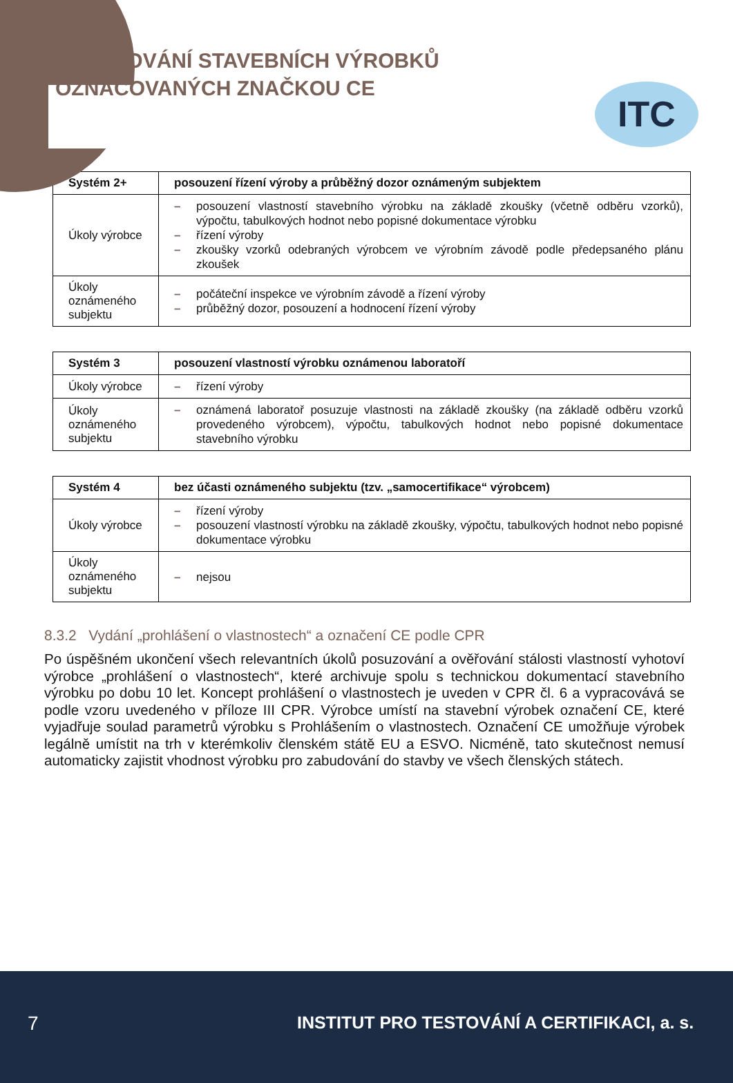POSUZOVÁNÍ STAVEBNÍCH VÝROBKŮ
OZNAČOVANÝCH ZNAČKOU CE
ITC
| Systém 2+ | posouzení řízení výroby a průběžný dozor oznámeným subjektem |
| --- | --- |
| Úkoly výrobce | – posouzení vlastností stavebního výrobku na základě zkoušky (včetně odběru vzorků), výpočtu, tabulkových hodnot nebo popisné dokumentace výrobku – řízení výroby – zkoušky vzorků odebraných výrobcem ve výrobním závodě podle předepsaného plánu zkoušek |
| Úkoly oznámeného subjektu | – počáteční inspekce ve výrobním závodě a řízení výroby – průběžný dozor, posouzení a hodnocení řízení výroby |
| Systém 3 | posouzení vlastností výrobku oznámenou laboratoří |
| --- | --- |
| Úkoly výrobce | – řízení výroby |
| Úkoly oznámeného subjektu | – oznámená laboratoř posuzuje vlastnosti na základě zkoušky (na základě odběru vzorků provedeného výrobcem), výpočtu, tabulkových hodnot nebo popisné dokumentace stavebního výrobku |
| Systém 4 | bez účasti oznámeného subjektu (tzv. „samocertifikace“ výrobcem) |
| --- | --- |
| Úkoly výrobce | – řízení výroby – posouzení vlastností výrobku na základě zkoušky, výpočtu, tabulkových hodnot nebo popisné dokumentace výrobku |
| Úkoly oznámeného subjektu | – nejsou |
8.3.2 Vydání „prohlášení o vlastnostech“ a označení CE podle CPR
Po úspěšném ukončení všech relevantních úkolů posuzování a ověřování stálosti vlastností vyhotoví výrobce „prohlášení o vlastnostech“, které archivuje spolu s technickou dokumentací stavebního výrobku po dobu 10 let. Koncept prohlášení o vlastnostech je uveden v CPR čl. 6 a vypracovává se podle vzoru uvedeného v příloze III CPR. Výrobce umístí na stavební výrobek označení CE, které vyjadřuje soulad parametrů výrobku s Prohlášením o vlastnostech. Označení CE umožňuje výrobek legálně umístit na trh v kterémkoliv členském státě EU a ESVO. Nicméně, tato skutečnost nemusí automaticky zajistit vhodnost výrobku pro zabudování do stavby ve všech členských státech.
7
INSTITUT PRO TESTOVÁNÍ A CERTIFIKACI, a. s.